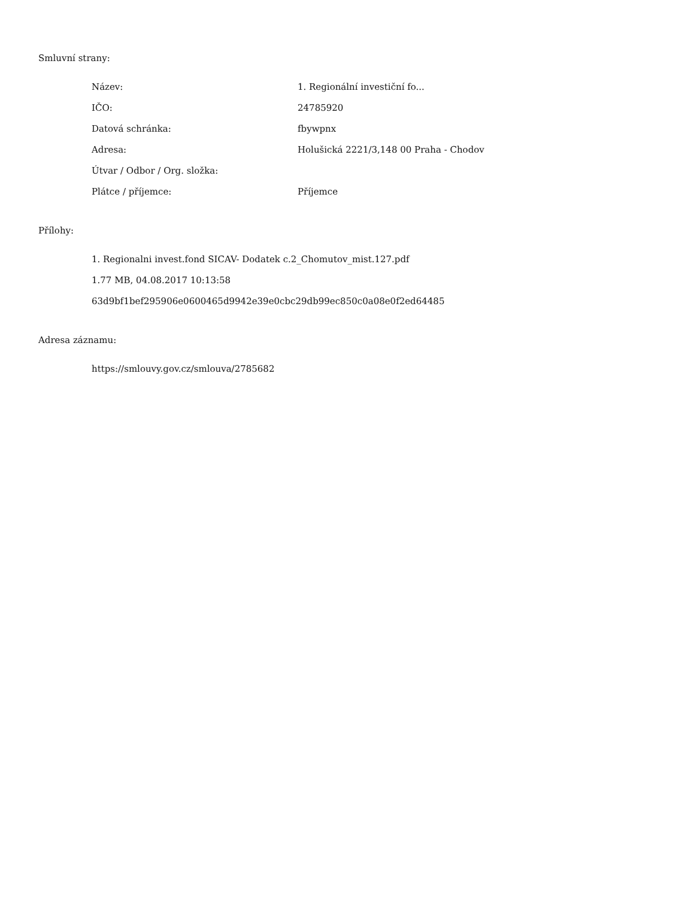Smluvní strany:
| Název: | 1. Regionální investiční fo... |
| IČO: | 24785920 |
| Datová schránka: | fbywpnx |
| Adresa: | Holušická 2221/3,148 00 Praha - Chodov |
| Útvar / Odbor / Org. složka: | |
| Plátce / příjemce: | Příjemce |
Přílohy:
1. Regionalni invest.fond SICAV- Dodatek c.2_Chomutov_mist.127.pdf
1.77 MB, 04.08.2017 10:13:58
63d9bf1bef295906e0600465d9942e39e0cbc29db99ec850c0a08e0f2ed64485
Adresa záznamu:
https://smlouvy.gov.cz/smlouva/2785682